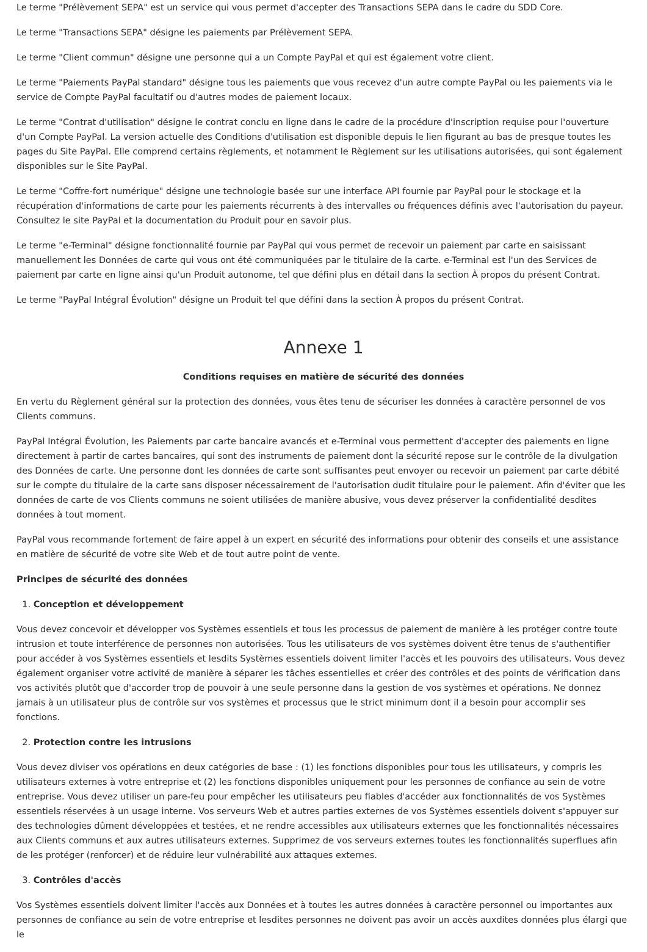Le terme "Prélèvement SEPA" est un service qui vous permet d'accepter des Transactions SEPA dans le cadre du SDD Core.
Le terme "Transactions SEPA" désigne les paiements par Prélèvement SEPA.
Le terme "Client commun" désigne une personne qui a un Compte PayPal et qui est également votre client.
Le terme "Paiements PayPal standard" désigne tous les paiements que vous recevez d'un autre compte PayPal ou les paiements via le service de Compte PayPal facultatif ou d'autres modes de paiement locaux.
Le terme "Contrat d'utilisation" désigne le contrat conclu en ligne dans le cadre de la procédure d'inscription requise pour l'ouverture d'un Compte PayPal. La version actuelle des Conditions d'utilisation est disponible depuis le lien figurant au bas de presque toutes les pages du Site PayPal. Elle comprend certains règlements, et notamment le Règlement sur les utilisations autorisées, qui sont également disponibles sur le Site PayPal.
Le terme "Coffre-fort numérique" désigne une technologie basée sur une interface API fournie par PayPal pour le stockage et la récupération d'informations de carte pour les paiements récurrents à des intervalles ou fréquences définis avec l'autorisation du payeur. Consultez le site PayPal et la documentation du Produit pour en savoir plus.
Le terme "e-Terminal" désigne fonctionnalité fournie par PayPal qui vous permet de recevoir un paiement par carte en saisissant manuellement les Données de carte qui vous ont été communiquées par le titulaire de la carte. e-Terminal est l'un des Services de paiement par carte en ligne ainsi qu'un Produit autonome, tel que défini plus en détail dans la section À propos du présent Contrat.
Le terme "PayPal Intégral Évolution" désigne un Produit tel que défini dans la section À propos du présent Contrat.
Annexe 1
Conditions requises en matière de sécurité des données
En vertu du Règlement général sur la protection des données, vous êtes tenu de sécuriser les données à caractère personnel de vos Clients communs.
PayPal Intégral Évolution, les Paiements par carte bancaire avancés et e-Terminal vous permettent d'accepter des paiements en ligne directement à partir de cartes bancaires, qui sont des instruments de paiement dont la sécurité repose sur le contrôle de la divulgation des Données de carte. Une personne dont les données de carte sont suffisantes peut envoyer ou recevoir un paiement par carte débité sur le compte du titulaire de la carte sans disposer nécessairement de l'autorisation dudit titulaire pour le paiement. Afin d'éviter que les données de carte de vos Clients communs ne soient utilisées de manière abusive, vous devez préserver la confidentialité desdites données à tout moment.
PayPal vous recommande fortement de faire appel à un expert en sécurité des informations pour obtenir des conseils et une assistance en matière de sécurité de votre site Web et de tout autre point de vente.
Principes de sécurité des données
1. Conception et développement
Vous devez concevoir et développer vos Systèmes essentiels et tous les processus de paiement de manière à les protéger contre toute intrusion et toute interférence de personnes non autorisées. Tous les utilisateurs de vos systèmes doivent être tenus de s'authentifier pour accéder à vos Systèmes essentiels et lesdits Systèmes essentiels doivent limiter l'accès et les pouvoirs des utilisateurs. Vous devez également organiser votre activité de manière à séparer les tâches essentielles et créer des contrôles et des points de vérification dans vos activités plutôt que d'accorder trop de pouvoir à une seule personne dans la gestion de vos systèmes et opérations. Ne donnez jamais à un utilisateur plus de contrôle sur vos systèmes et processus que le strict minimum dont il a besoin pour accomplir ses fonctions.
2. Protection contre les intrusions
Vous devez diviser vos opérations en deux catégories de base : (1) les fonctions disponibles pour tous les utilisateurs, y compris les utilisateurs externes à votre entreprise et (2) les fonctions disponibles uniquement pour les personnes de confiance au sein de votre entreprise. Vous devez utiliser un pare-feu pour empêcher les utilisateurs peu fiables d'accéder aux fonctionnalités de vos Systèmes essentiels réservées à un usage interne. Vos serveurs Web et autres parties externes de vos Systèmes essentiels doivent s'appuyer sur des technologies dûment développées et testées, et ne rendre accessibles aux utilisateurs externes que les fonctionnalités nécessaires aux Clients communs et aux autres utilisateurs externes. Supprimez de vos serveurs externes toutes les fonctionnalités superflues afin de les protéger (renforcer) et de réduire leur vulnérabilité aux attaques externes.
3. Contrôles d'accès
Vos Systèmes essentiels doivent limiter l'accès aux Données et à toutes les autres données à caractère personnel ou importantes aux personnes de confiance au sein de votre entreprise et lesdites personnes ne doivent pas avoir un accès auxdites données plus élargi que le